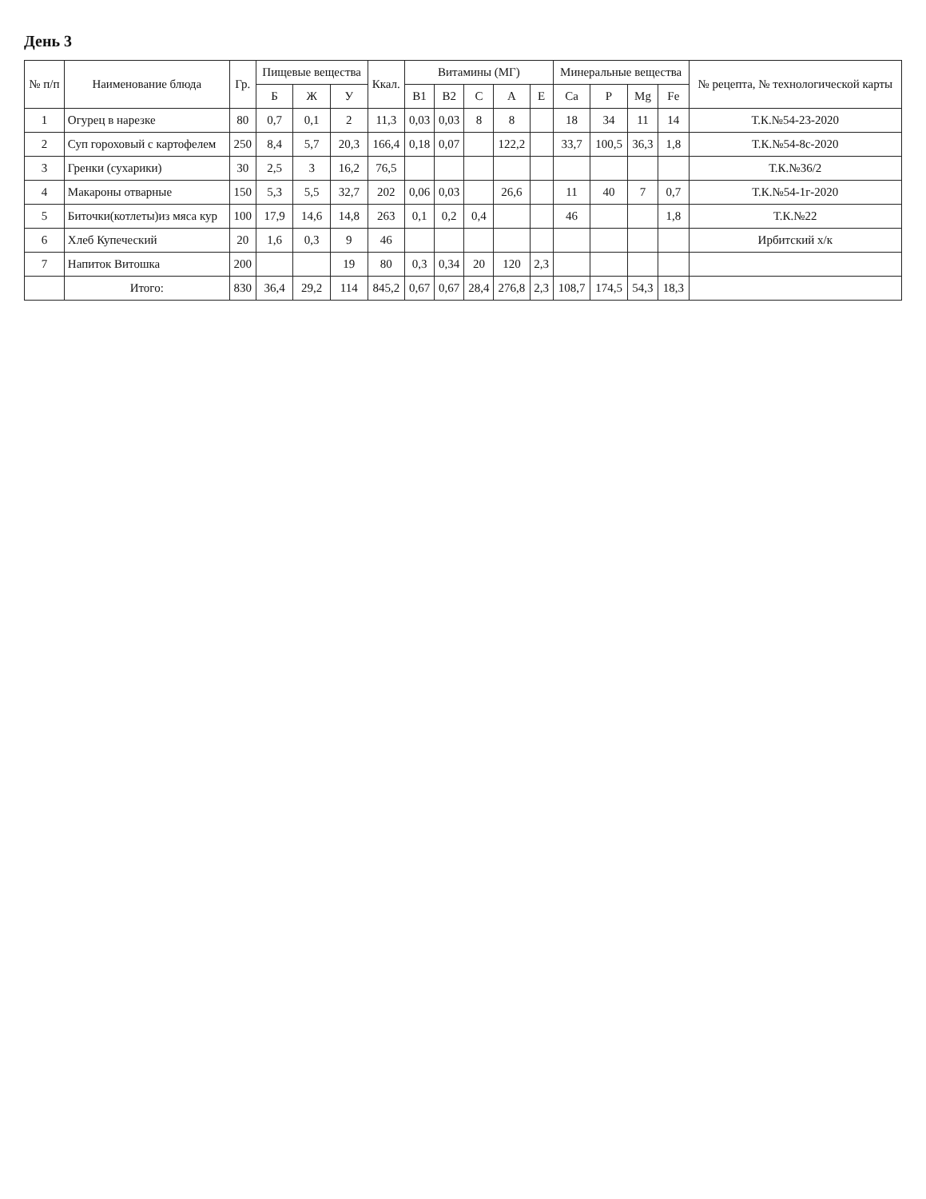День 3
| № п/п | Наименование блюда | Гр. | Пищевые вещества | | | Ккал. | Витамины (МГ) | | | | | Минеральные вещества | | | | № рецепта, № технологической карты |
| --- | --- | --- | --- | --- | --- | --- | --- | --- | --- | --- | --- | --- | --- | --- | --- | --- |
| | | | Б | Ж | У | | B1 | B2 | C | A | E | Ca | P | Mg | Fe | |
| 1 | Огурец в нарезке | 80 | 0,7 | 0,1 | 2 | 11,3 | 0,03 | 0,03 | 8 | 8 | | 18 | 34 | 11 | 14 | Т.К.№54-23-2020 |
| 2 | Суп гороховый с картофелем | 250 | 8,4 | 5,7 | 20,3 | 166,4 | 0,18 | 0,07 | | 122,2 | | 33,7 | 100,5 | 36,3 | 1,8 | Т.К.№54-8с-2020 |
| 3 | Гренки (сухарики) | 30 | 2,5 | 3 | 16,2 | 76,5 | | | | | | | | | | Т.К.№36/2 |
| 4 | Макароны отварные | 150 | 5,3 | 5,5 | 32,7 | 202 | 0,06 | 0,03 | | 26,6 | | 11 | 40 | 7 | 0,7 | Т.К.№54-1г-2020 |
| 5 | Биточки(котлеты)из мяса кур | 100 | 17,9 | 14,6 | 14,8 | 263 | 0,1 | 0,2 | 0,4 | | | 46 | | | 1,8 | Т.К.№22 |
| 6 | Хлеб Купеческий | 20 | 1,6 | 0,3 | 9 | 46 | | | | | | | | | | Ирбитский х/к |
| 7 | Напиток Витошка | 200 | | | 19 | 80 | 0,3 | 0,34 | 20 | 120 | 2,3 | | | | | |
| | Итого: | 830 | 36,4 | 29,2 | 114 | 845,2 | 0,67 | 0,67 | 28,4 | 276,8 | 2,3 | 108,7 | 174,5 | 54,3 | 18,3 | |